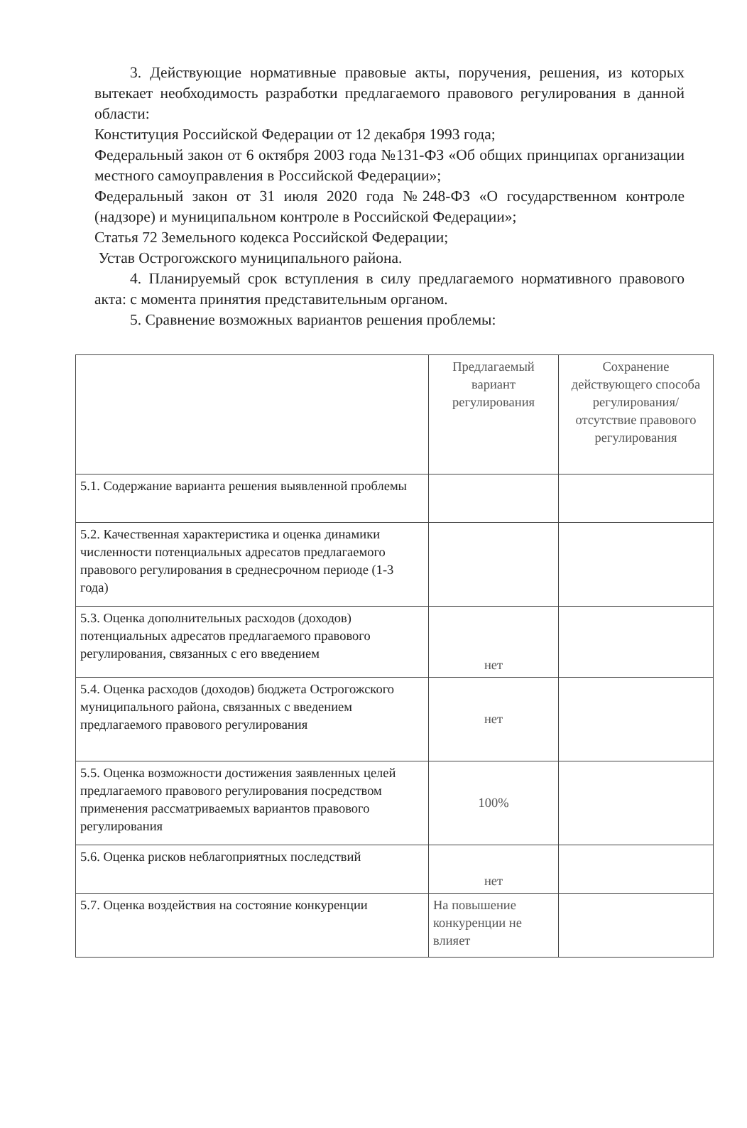3. Действующие нормативные правовые акты, поручения, решения, из которых вытекает необходимость разработки предлагаемого правового регулирования в данной области:
Конституция Российской Федерации от 12 декабря 1993 года;
Федеральный закон от 6 октября 2003 года №131-ФЗ «Об общих принципах организации местного самоуправления в Российской Федерации»;
Федеральный закон от 31 июля 2020 года №248-ФЗ «О государственном контроле (надзоре) и муниципальном контроле в Российской Федерации»;
Статья 72 Земельного кодекса Российской Федерации;
Устав Острогожского муниципального района.
4. Планируемый срок вступления в силу предлагаемого нормативного правового акта: с момента принятия представительным органом.
5. Сравнение возможных вариантов решения проблемы:
| | Предлагаемый вариант регулирования | Сохранение действующего способа регулирования/отсутствие правового регулирования |
| 5.1. Содержание варианта решения выявленной проблемы | | |
| 5.2. Качественная характеристика и оценка динамики численности потенциальных адресатов предлагаемого правового регулирования в среднесрочном периоде (1-3 года) | | |
| 5.3. Оценка дополнительных расходов (доходов) потенциальных адресатов предлагаемого правового регулирования, связанных с его введением | нет | |
| 5.4. Оценка расходов (доходов) бюджета Острогожского муниципального района, связанных с введением предлагаемого правового регулирования | нет | |
| 5.5. Оценка возможности достижения заявленных целей предлагаемого правового регулирования посредством применения рассматриваемых вариантов правового регулирования | 100% | |
| 5.6. Оценка рисков неблагоприятных последствий | нет | |
| 5.7. Оценка воздействия на состояние конкуренции | На повышение конкуренции не влияет | |